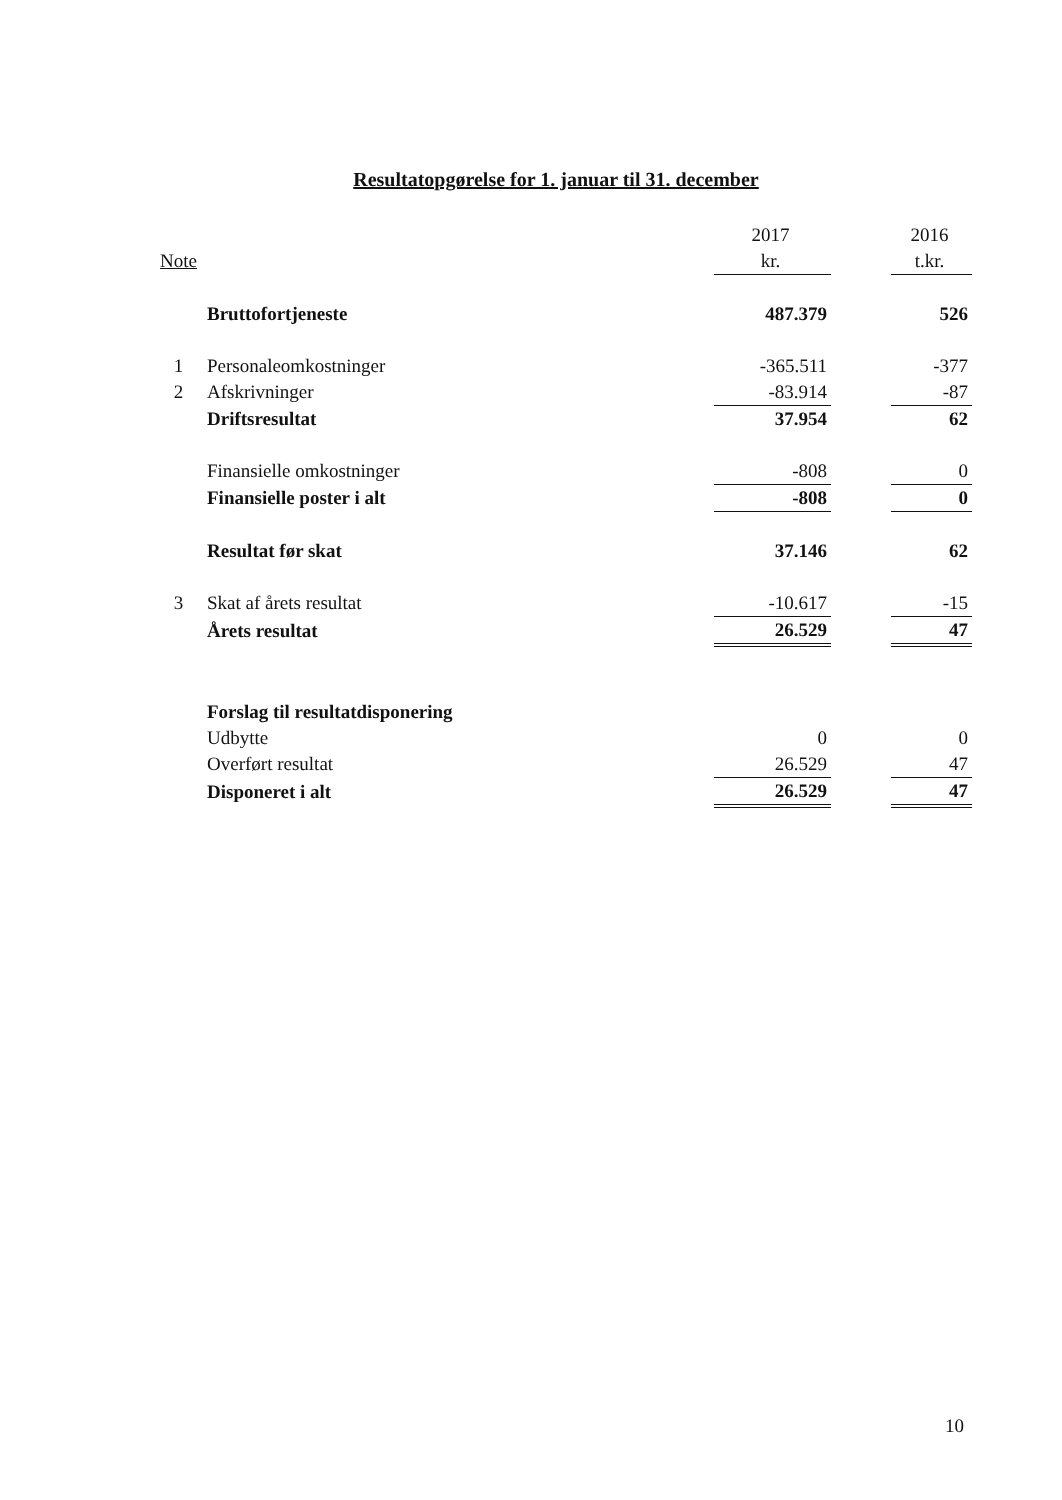Resultatopgørelse for 1. januar til 31. december
| | | 2017 | | 2016 |
| --- | --- | --- | --- | --- |
| Note | | kr. | | t.kr. |
| | Bruttofortjeneste | 487.379 | | 526 |
| 1 | Personaleomkostninger | -365.511 | | -377 |
| 2 | Afskrivninger | -83.914 | | -87 |
| | Driftsresultat | 37.954 | | 62 |
| | Finansielle omkostninger | -808 | | 0 |
| | Finansielle poster i alt | -808 | | 0 |
| | Resultat før skat | 37.146 | | 62 |
| 3 | Skat af årets resultat | -10.617 | | -15 |
| | Årets resultat | 26.529 | | 47 |
| | Forslag til resultatdisponering | | | |
| | Udbytte | 0 | | 0 |
| | Overført resultat | 26.529 | | 47 |
| | Disponeret i alt | 26.529 | | 47 |
10